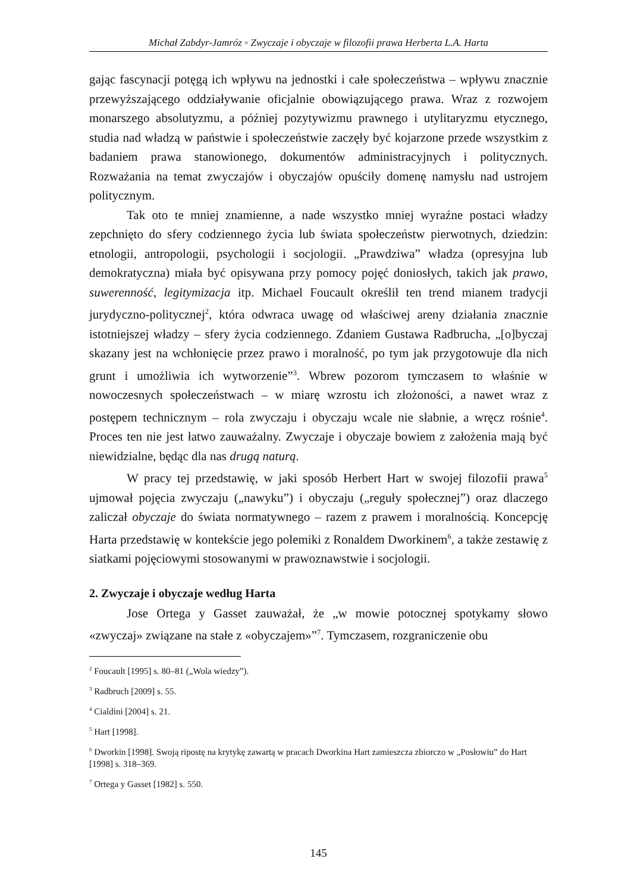Michał Zabdyr-Jamróz ◦ Zwyczaje i obyczaje w filozofii prawa Herberta L.A. Harta
gając fascynacji potęgą ich wpływu na jednostki i całe społeczeństwa – wpływu znacznie przewyższającego oddziaływanie oficjalnie obowiązującego prawa. Wraz z rozwojem monarszego absolutyzmu, a później pozytywizmu prawnego i utylitaryzmu etycznego, studia nad władzą w państwie i społeczeństwie zaczęły być kojarzone przede wszystkim z badaniem prawa stanowionego, dokumentów administracyjnych i politycznych. Rozważania na temat zwyczajów i obyczajów opuściły domenę namysłu nad ustrojem politycznym.
Tak oto te mniej znamienne, a nade wszystko mniej wyraźne postaci władzy zepchnięto do sfery codziennego życia lub świata społeczeństw pierwotnych, dziedzin: etnologii, antropologii, psychologii i socjologii. „Prawdziwa” władza (opresyjna lub demokratyczna) miała być opisywana przy pomocy pojęć doniosłych, takich jak prawo, suwerenność, legitymizacja itp. Michael Foucault określił ten trend mianem tradycji jurydyczno-politycznej<sup>2</sup>, która odwraca uwagę od właściwej areny działania znacznie istotniejszej władzy – sfery życia codziennego. Zdaniem Gustawa Radbrucha, „[o]byczaj skazany jest na wchłonięcie przez prawo i moralność, po tym jak przygotowuje dla nich grunt i umożliwia ich wytworzenie”<sup>3</sup>. Wbrew pozorom tymczasem to właśnie w nowoczesnych społeczeństwach – w miarę wzrostu ich złożoności, a nawet wraz z postępem technicznym – rola zwyczaju i obyczaju wcale nie słabnie, a wręcz rośnie<sup>4</sup>. Proces ten nie jest łatwo zauważalny. Zwyczaje i obyczaje bowiem z założenia mają być niewidzialne, będąc dla nas drugą naturą.
W pracy tej przedstawię, w jaki sposób Herbert Hart w swojej filozofii prawa<sup>5</sup> ujmował pojęcia zwyczaju („nawyku”) i obyczaju („reguły społecznej”) oraz dlaczego zaliczał obyczaje do świata normatywnego – razem z prawem i moralnością. Koncepcję Harta przedstawię w kontekście jego polemiki z Ronaldem Dworkinem<sup>6</sup>, a także zestawię z siatkami pojęciowymi stosowanymi w prawoznawstwie i socjologii.
2. Zwyczaje i obyczaje według Harta
Jose Ortega y Gasset zauważał, że „w mowie potocznej spotykamy słowo «zwyczaj» związane na stałe z «obyczajem»”<sup>7</sup>. Tymczasem, rozgraniczenie obu
<sup>2</sup> Foucault [1995] s. 80–81 („Wola wiedzy”).
<sup>3</sup> Radbruch [2009] s. 55.
<sup>4</sup> Cialdini [2004] s. 21.
<sup>5</sup> Hart [1998].
<sup>6</sup> Dworkin [1998]. Swoją ripostę na krytykę zawartą w pracach Dworkina Hart zamieszcza zbiorczo w „Posłowiu” do Hart [1998] s. 318–369.
<sup>7</sup> Ortega y Gasset [1982] s. 550.
145